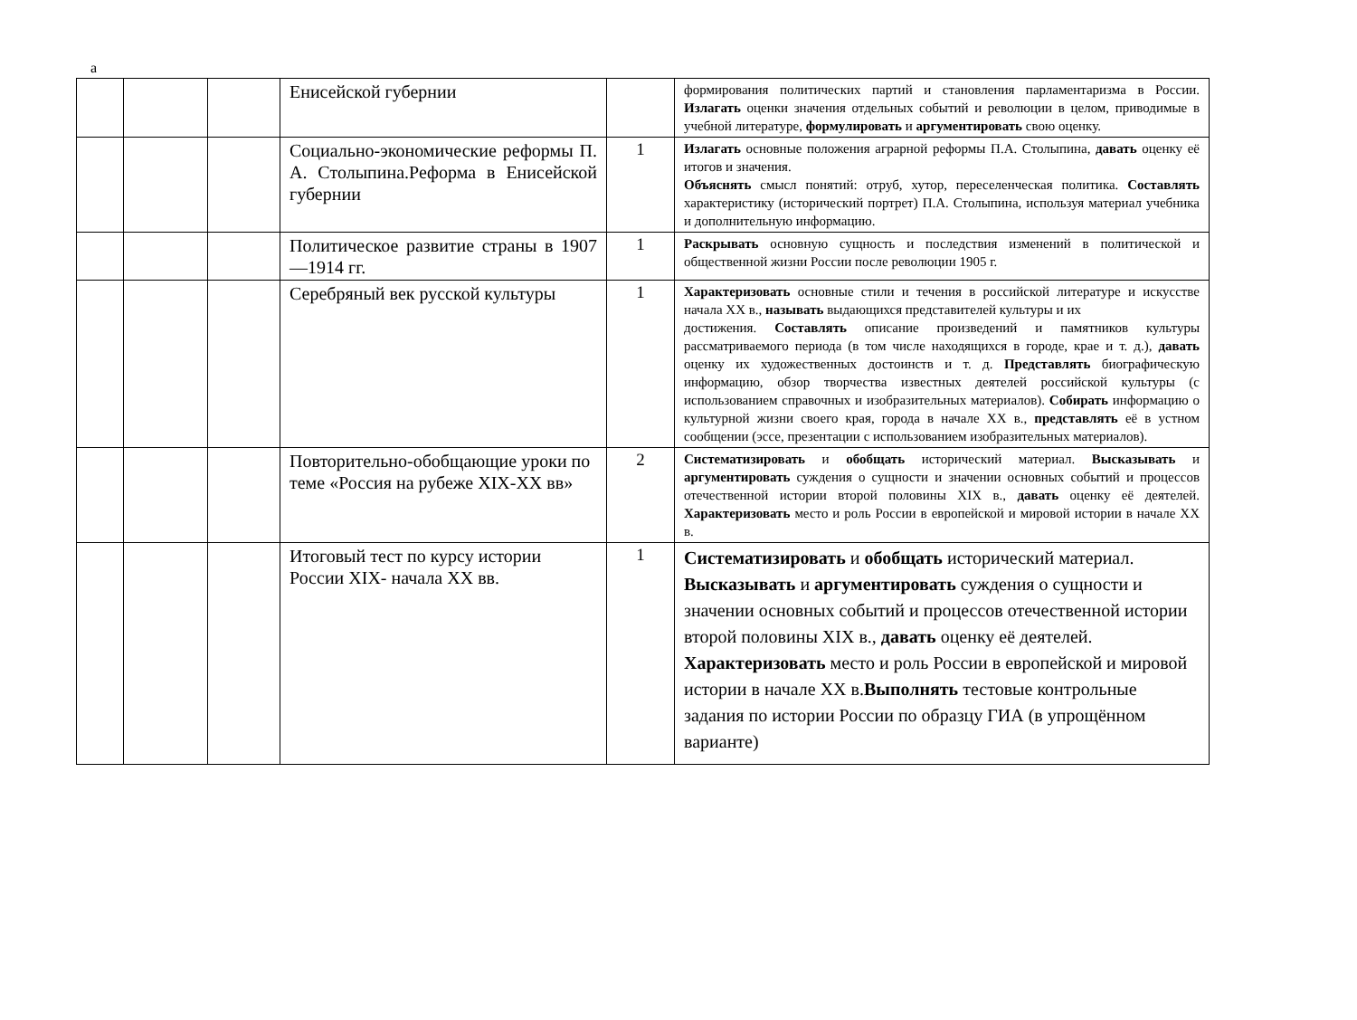а
| | | | Енисейской губернии | | формирования политических партий и становления парламентаризма в России. Излагать оценки значения отдельных событий и революции в целом, приводимые в учебной литературе, формулировать и аргументировать свою оценку. |
| | | | Социально-экономические реформы П. А. Столыпина.Реформа в Енисейской губернии | 1 | Излагать основные положения аграрной реформы П.А. Столыпина, давать оценку её итогов и значения. Объяснять смысл понятий: отруб, хутор, переселенческая политика. Составлять характеристику (исторический портрет) П.А. Столыпина, используя материал учебника и дополнительную информацию. |
| | | | Политическое развитие страны в 1907—1914 гг. | 1 | Раскрывать основную сущность и последствия изменений в политической и общественной жизни России после революции 1905 г. |
| | | | Серебряный век русской культуры | 1 | Характеризовать основные стили и течения в российской литературе и искусстве начала XX в., называть выдающихся представителей культуры и их достижения. Составлять описание произведений и памятников культуры рассматриваемого периода (в том числе находящихся в городе, крае и т. д.), давать оценку их художественных достоинств и т. д. Представлять биографическую информацию, обзор творчества известных деятелей российской культуры (с использованием справочных и изобразительных материалов). Собирать информацию о культурной жизни своего края, города в начале XX в., представлять её в устном сообщении (эссе, презентации с использованием изобразительных материалов). |
| | | | Повторительно-обобщающие уроки по теме «Россия на рубеже XIX-XX вв» | 2 | Систематизировать и обобщать исторический материал. Высказывать и аргументировать суждения о сущности и значении основных событий и процессов отечественной истории второй половины XIX в., давать оценку её деятелей. Характеризовать место и роль России в европейской и мировой истории в начале XX в. |
| | | | Итоговый тест по курсу истории России XIX- начала XX вв. | 1 | Систематизировать и обобщать исторический материал. Высказывать и аргументировать суждения о сущности и значении основных событий и процессов отечественной истории второй половины XIX в., давать оценку её деятелей. Характеризовать место и роль России в европейской и мировой истории в начале XX в. Выполнять тестовые контрольные задания по истории России по образцу ГИА (в упрощённом варианте) |